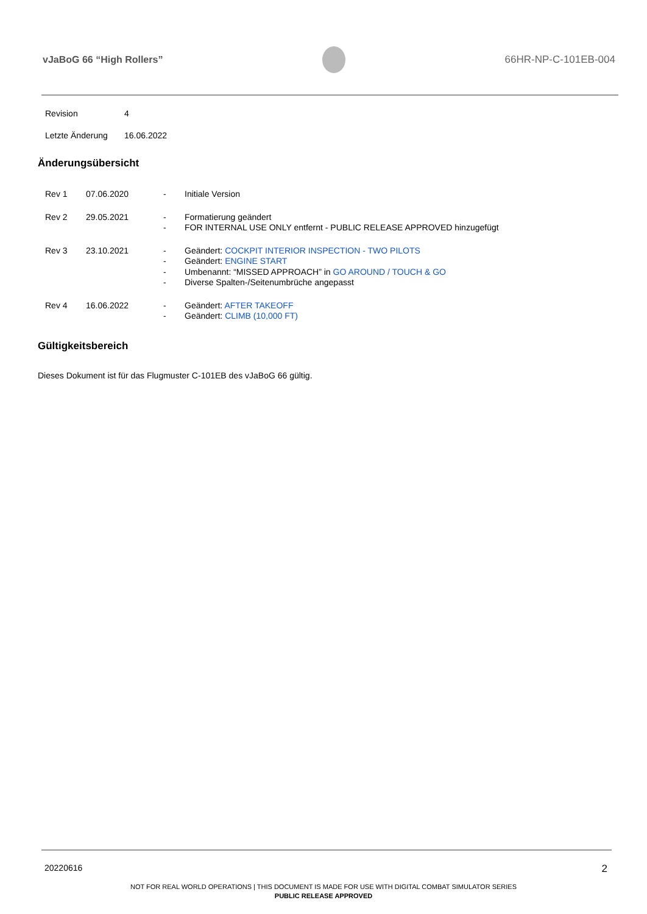vJaBoG 66 “High Rollers” 66HR-NP-C-101EB-004
| Revision | 4 |
| Letzte Änderung | 16.06.2022 |
Änderungsübersicht
| Rev 1 | 07.06.2020 | - | Initiale Version |
| Rev 2 | 29.05.2021 | - - | Formatierung geändert FOR INTERNAL USE ONLY entfernt - PUBLIC RELEASE APPROVED hinzugefügt |
| Rev 3 | 23.10.2021 | - - - - | Geändert: COCKPIT INTERIOR INSPECTION - TWO PILOTS Geändert: ENGINE START Umbenannt: “MISSED APPROACH” in GO AROUND / TOUCH & GO Diverse Spalten-/Seitenumbrüche angepasst |
| Rev 4 | 16.06.2022 | - - | Geändert: AFTER TAKEOFF Geändert: CLIMB (10,000 FT) |
Gültigkeitsbereich
Dieses Dokument ist für das Flugmuster C-101EB des vJaBoG 66 gültig.
20220616 2
NOT FOR REAL WORLD OPERATIONS | THIS DOCUMENT IS MADE FOR USE WITH DIGITAL COMBAT SIMULATOR SERIES
PUBLIC RELEASE APPROVED